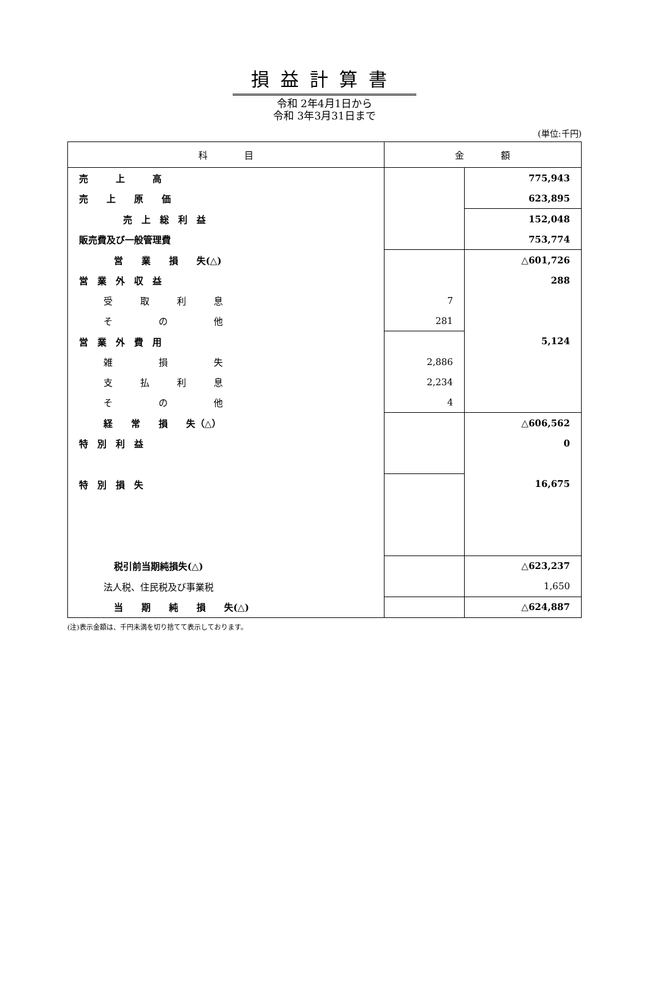損益計算書
令和 2年4月1日から
令和 3年3月31日まで
(単位:千円)
| 科 目 | 金 額 | |
| --- | --- | --- |
| 売 上 高 | | 775,943 |
| 売 上 原 価 | | 623,895 |
| 売 上 総 利 益 | | 152,048 |
| 販売費及び一般管理費 | | 753,774 |
| 営 業 損 失(△) | | △601,726 |
| 営 業 外 収 益 | | 288 |
| 受 取 利 息 | 7 | |
| そ の 他 | 281 | |
| 営 業 外 費 用 | | 5,124 |
| 雑 損 失 | 2,886 | |
| 支 払 利 息 | 2,234 | |
| そ の 他 | 4 | |
| 経 常 損 失（△） | | △606,562 |
| 特 別 利 益 | | 0 |
| 特 別 損 失 | | 16,675 |
| 税引前当期純損失(△) | | △623,237 |
| 法人税、住民税及び事業税 | | 1,650 |
| 当 期 純 損 失(△) | | △624,887 |
(注)表示金額は、千円未満を切り捨てて表示しております。